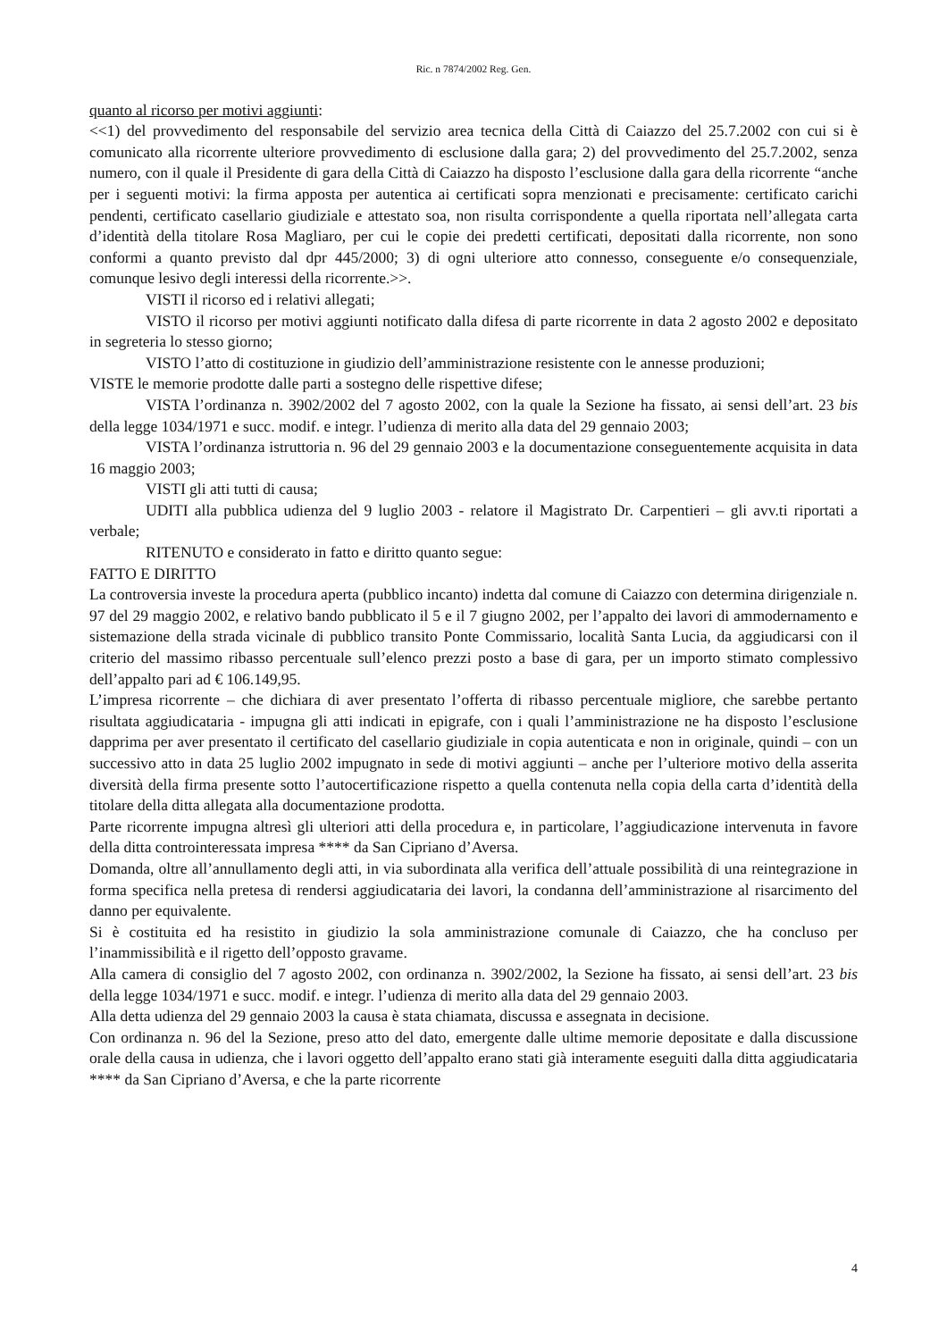Ric. n 7874/2002 Reg. Gen.
quanto al ricorso per motivi aggiunti:
<<1) del provvedimento del responsabile del servizio area tecnica della Città di Caiazzo del 25.7.2002 con cui si è comunicato alla ricorrente ulteriore provvedimento di esclusione dalla gara; 2) del provvedimento del 25.7.2002, senza numero, con il quale il Presidente di gara della Città di Caiazzo ha disposto l’esclusione dalla gara della ricorrente “anche per i seguenti motivi: la firma apposta per autentica ai certificati sopra menzionati e precisamente: certificato carichi pendenti, certificato casellario giudiziale e attestato soa, non risulta corrispondente a quella riportata nell’allegata carta d’identità della titolare Rosa Magliaro, per cui le copie dei predetti certificati, depositati dalla ricorrente, non sono conformi a quanto previsto dal dpr 445/2000; 3) di ogni ulteriore atto connesso, conseguente e/o consequenziale, comunque lesivo degli interessi della ricorrente.>>.
VISTI il ricorso ed i relativi allegati;
VISTO il ricorso per motivi aggiunti notificato dalla difesa di parte ricorrente in data 2 agosto 2002 e depositato in segreteria lo stesso giorno;
VISTO l’atto di costituzione in giudizio dell’amministrazione resistente con le annesse produzioni;
VISTE le memorie prodotte dalle parti a sostegno delle rispettive difese;
VISTA l’ordinanza n. 3902/2002 del 7 agosto 2002, con la quale la Sezione ha fissato, ai sensi dell’art. 23 bis della legge 1034/1971 e succ. modif. e integr. l’udienza di merito alla data del 29 gennaio 2003;
VISTA l’ordinanza istruttoria n. 96 del 29 gennaio 2003 e la documentazione conseguentemente acquisita in data 16 maggio 2003;
VISTI gli atti tutti di causa;
UDITI alla pubblica udienza del 9 luglio 2003 - relatore il Magistrato Dr. Carpentieri – gli avv.ti riportati a verbale;
RITENUTO e considerato in fatto e diritto quanto segue:
FATTO E DIRITTO
La controversia investe la procedura aperta (pubblico incanto) indetta dal comune di Caiazzo con determina dirigenziale n. 97 del 29 maggio 2002, e relativo bando pubblicato il 5 e il 7 giugno 2002, per l’appalto dei lavori di ammodernamento e sistemazione della strada vicinale di pubblico transito Ponte Commissario, località Santa Lucia, da aggiudicarsi con il criterio del massimo ribasso percentuale sull’elenco prezzi posto a base di gara, per un importo stimato complessivo dell’appalto pari ad € 106.149,95.
L’impresa ricorrente – che dichiara di aver presentato l’offerta di ribasso percentuale migliore, che sarebbe pertanto risultata aggiudicataria - impugna gli atti indicati in epigrafe, con i quali l’amministrazione ne ha disposto l’esclusione dapprima per aver presentato il certificato del casellario giudiziale in copia autenticata e non in originale, quindi – con un successivo atto in data 25 luglio 2002 impugnato in sede di motivi aggiunti – anche per l’ulteriore motivo della asserita diversità della firma presente sotto l’autocertificazione rispetto a quella contenuta nella copia della carta d’identità della titolare della ditta allegata alla documentazione prodotta.
Parte ricorrente impugna altresì gli ulteriori atti della procedura e, in particolare, l’aggiudicazione intervenuta in favore della ditta controinteressata impresa **** da San Cipriano d’Aversa.
Domanda, oltre all’annullamento degli atti, in via subordinata alla verifica dell’attuale possibilità di una reintegrazione in forma specifica nella pretesa di rendersi aggiudicataria dei lavori, la condanna dell’amministrazione al risarcimento del danno per equivalente.
Si è costituita ed ha resistito in giudizio la sola amministrazione comunale di Caiazzo, che ha concluso per l’inammissibilità e il rigetto dell’opposto gravame.
Alla camera di consiglio del 7 agosto 2002, con ordinanza n. 3902/2002, la Sezione ha fissato, ai sensi dell’art. 23 bis della legge 1034/1971 e succ. modif. e integr. l’udienza di merito alla data del 29 gennaio 2003.
Alla detta udienza del 29 gennaio 2003 la causa è stata chiamata, discussa e assegnata in decisione.
Con ordinanza n. 96 del la Sezione, preso atto del dato, emergente dalle ultime memorie depositate e dalla discussione orale della causa in udienza, che i lavori oggetto dell’appalto erano stati già interamente eseguiti dalla ditta aggiudicataria **** da San Cipriano d’Aversa, e che la parte ricorrente
4